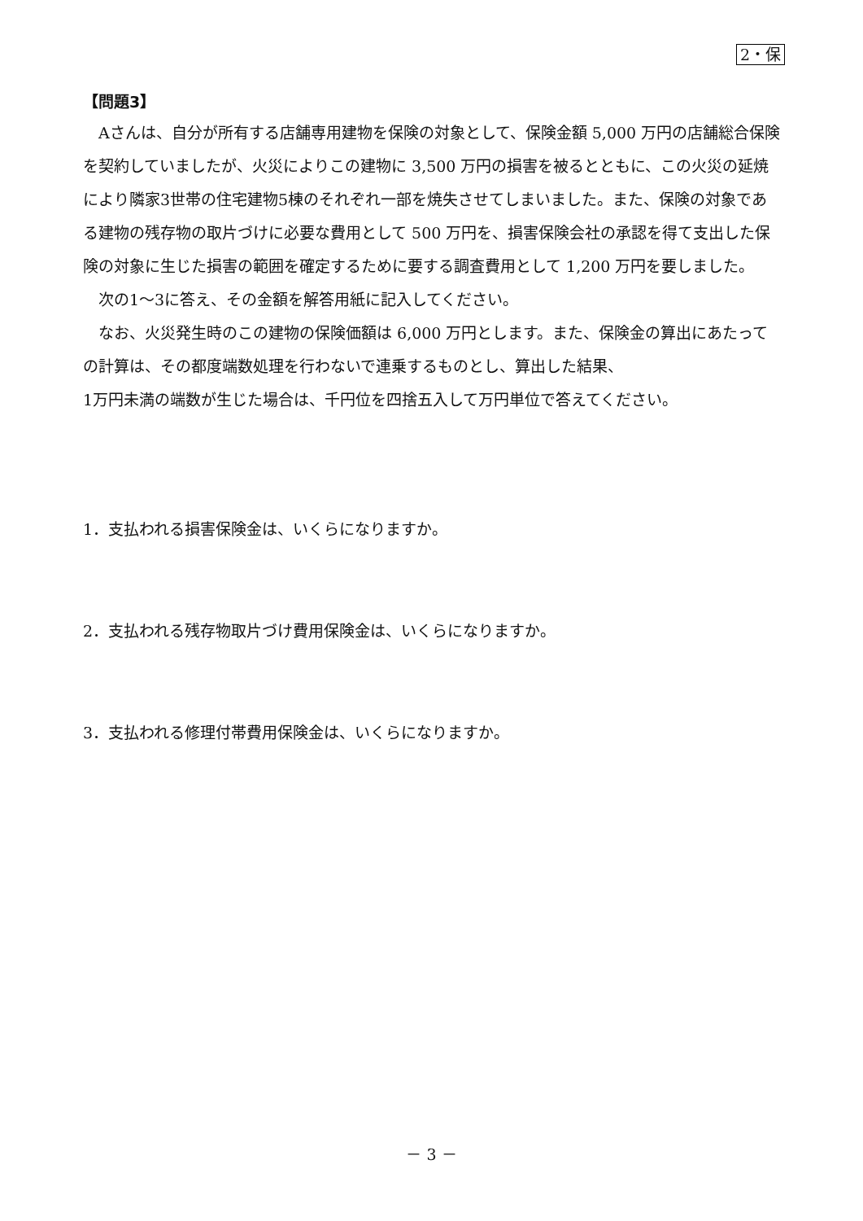2・保
【問題3】
Aさんは、自分が所有する店舗専用建物を保険の対象として、保険金額 5,000 万円の店舗総合保険を契約していましたが、火災によりこの建物に 3,500 万円の損害を被るとともに、この火災の延焼により隣家3世帯の住宅建物5棟のそれぞれ一部を焼失させてしまいました。また、保険の対象である建物の残存物の取片づけに必要な費用として 500 万円を、損害保険会社の承認を得て支出した保険の対象に生じた損害の範囲を確定するために要する調査費用として 1,200 万円を要しました。
次の1～3に答え、その金額を解答用紙に記入してください。
なお、火災発生時のこの建物の保険価額は 6,000 万円とします。また、保険金の算出にあたっての計算は、その都度端数処理を行わないで連乗するものとし、算出した結果、
1万円未満の端数が生じた場合は、千円位を四捨五入して万円単位で答えてください。
1．支払われる損害保険金は、いくらになりますか。
2．支払われる残存物取片づけ費用保険金は、いくらになりますか。
3．支払われる修理付帯費用保険金は、いくらになりますか。
－ 3 －